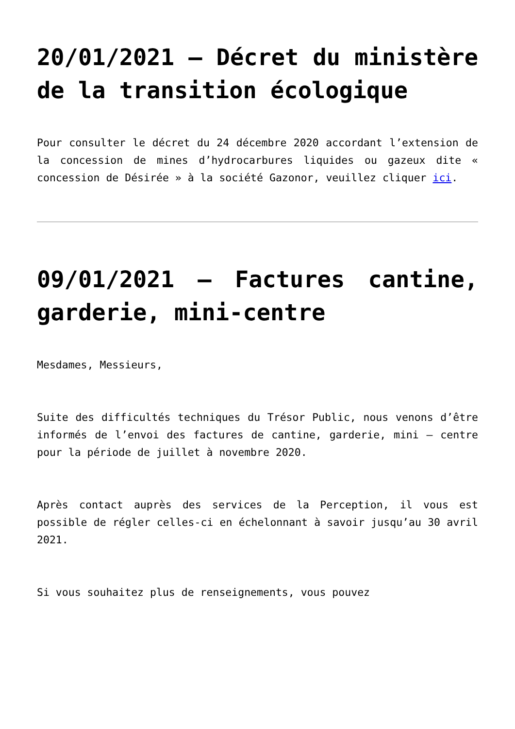20/01/2021 – Décret du ministère de la transition écologique
Pour consulter le décret du 24 décembre 2020 accordant l’extension de la concession de mines d’hydrocarbures liquides ou gazeux dite « concession de Désirée » à la société Gazonor, veuillez cliquer ici.
09/01/2021 – Factures cantine, garderie, mini-centre
Mesdames, Messieurs,
Suite des difficultés techniques du Trésor Public, nous venons d’être informés de l’envoi des factures de cantine, garderie, mini – centre pour la période de juillet à novembre 2020.
Après contact auprès des services de la Perception, il vous est possible de régler celles-ci en échelonnant à savoir jusqu’au 30 avril 2021.
Si vous souhaitez plus de renseignements, vous pouvez